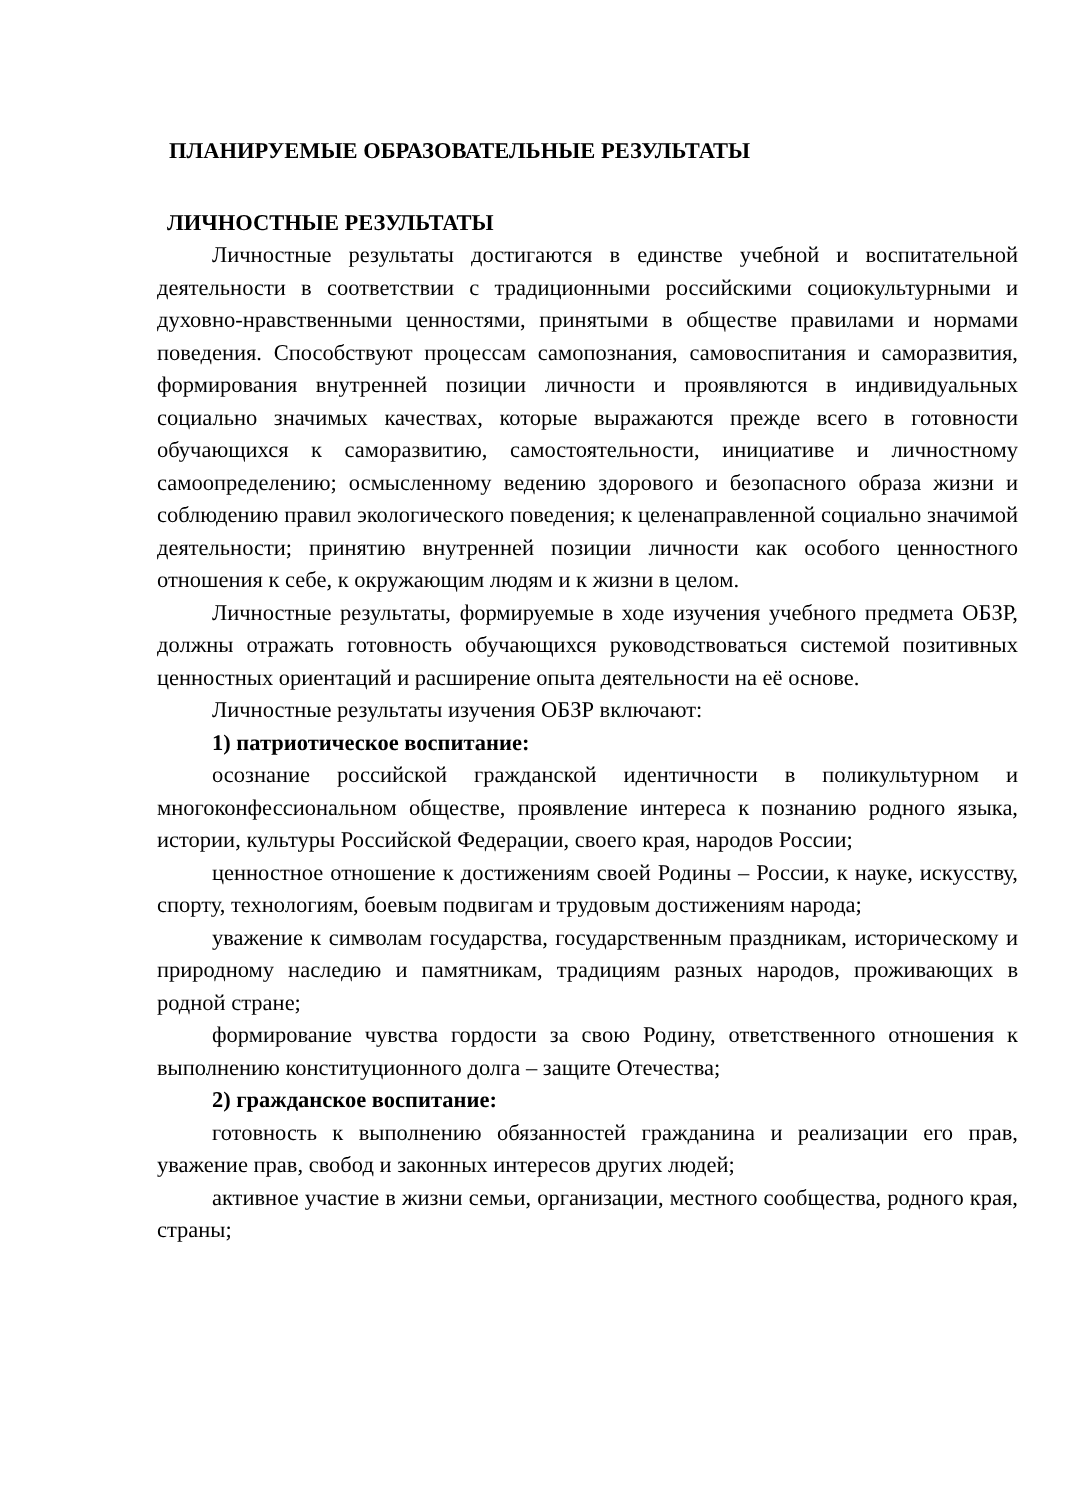ПЛАНИРУЕМЫЕ ОБРАЗОВАТЕЛЬНЫЕ РЕЗУЛЬТАТЫ
ЛИЧНОСТНЫЕ РЕЗУЛЬТАТЫ
Личностные результаты достигаются в единстве учебной и воспитательной деятельности в соответствии с традиционными российскими социокультурными и духовно-нравственными ценностями, принятыми в обществе правилами и нормами поведения. Способствуют процессам самопознания, самовоспитания и саморазвития, формирования внутренней позиции личности и проявляются в индивидуальных социально значимых качествах, которые выражаются прежде всего в готовности обучающихся к саморазвитию, самостоятельности, инициативе и личностному самоопределению; осмысленному ведению здорового и безопасного образа жизни и соблюдению правил экологического поведения; к целенаправленной социально значимой деятельности; принятию внутренней позиции личности как особого ценностного отношения к себе, к окружающим людям и к жизни в целом.
Личностные результаты, формируемые в ходе изучения учебного предмета ОБЗР, должны отражать готовность обучающихся руководствоваться системой позитивных ценностных ориентаций и расширение опыта деятельности на её основе.
Личностные результаты изучения ОБЗР включают:
1) патриотическое воспитание:
осознание российской гражданской идентичности в поликультурном и многоконфессиональном обществе, проявление интереса к познанию родного языка, истории, культуры Российской Федерации, своего края, народов России;
ценностное отношение к достижениям своей Родины – России, к науке, искусству, спорту, технологиям, боевым подвигам и трудовым достижениям народа;
уважение к символам государства, государственным праздникам, историческому и природному наследию и памятникам, традициям разных народов, проживающих в родной стране;
формирование чувства гордости за свою Родину, ответственного отношения к выполнению конституционного долга – защите Отечества;
2) гражданское воспитание:
готовность к выполнению обязанностей гражданина и реализации его прав, уважение прав, свобод и законных интересов других людей;
активное участие в жизни семьи, организации, местного сообщества, родного края, страны;